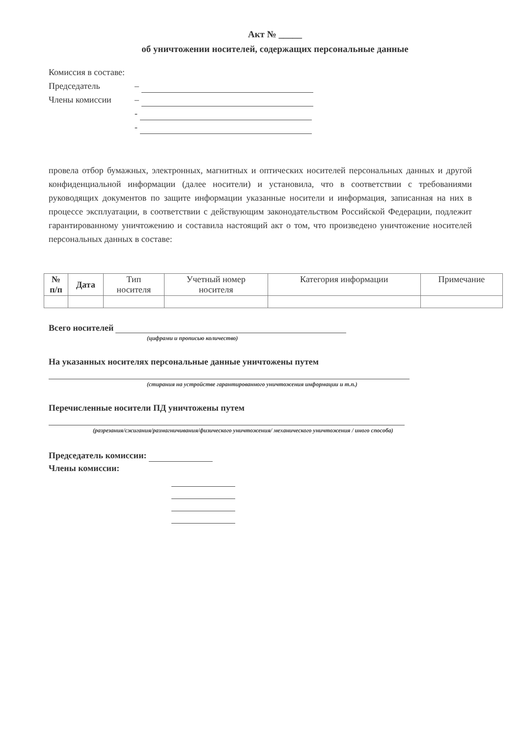Акт № _____
об уничтожении носителей, содержащих персональные данные
Комиссия в составе:
Председатель –
Члены комиссии –
-
-
провела отбор бумажных, электронных, магнитных и оптических носителей персональных данных и другой конфиденциальной информации (далее носители) и установила, что в соответствии с требованиями руководящих документов по защите информации указанные носители и информация, записанная на них в процессе эксплуатации, в соответствии с действующим законодательством Российской Федерации, подлежит гарантированному уничтожению и составила настоящий акт о том, что произведено уничтожение носителей персональных данных в составе:
| № п/п | Дата | Тип носителя | Учетный номер носителя | Категория информации | Примечание |
| --- | --- | --- | --- | --- | --- |
Всего носителей
(цифрами и прописью количество)
На указанных носителях персональные данные уничтожены путем
(стирания на устройстве гарантированного уничтожения информации и т.п.)
Перечисленные носители ПД уничтожены путем
(разрезания/сжигания/размагничивания/физического уничтожения/ механического уничтожения / иного способа)
Председатель комиссии:
Члены комиссии: